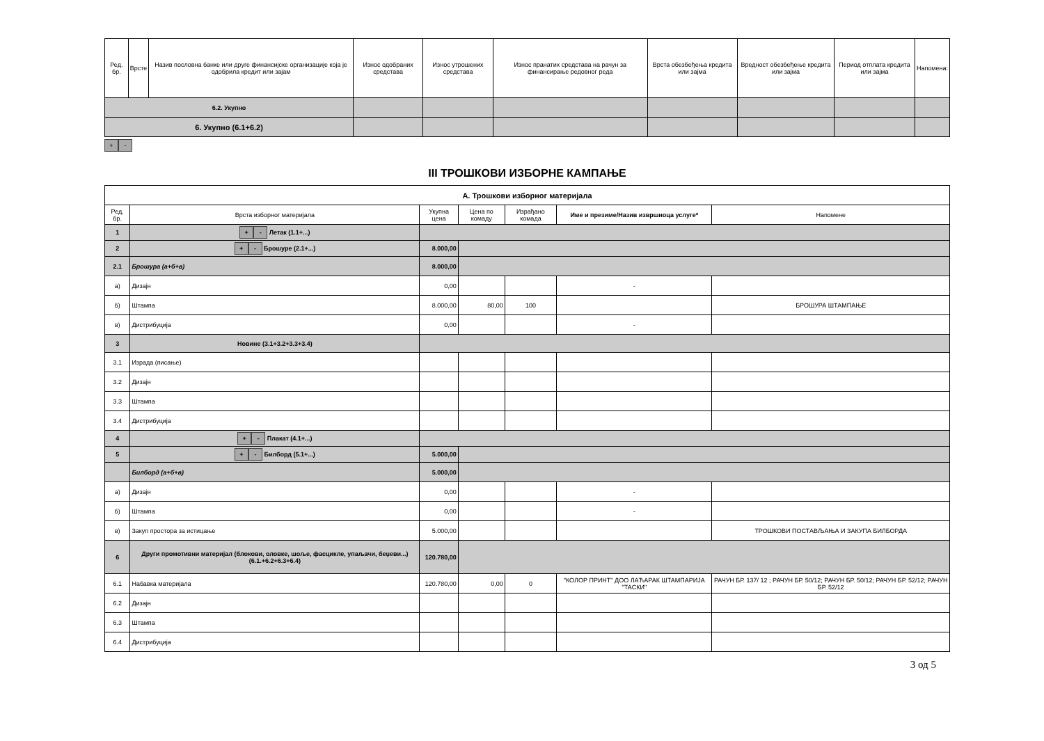| Ред. бр. | Врсте | Назив пословна банке или друге финансијске организације која је одобрила кредит или зајам | Износ одобраних средстава | Износ утрошених средстава | Износ пранатих средстава на рачун за финансирање редовног реда | Врста обезбеђења кредита или зајма | Вредност обезбеђење кредита или зајма | Период отплата кредита или зајма | Напомена: |
| --- | --- | --- | --- | --- | --- | --- | --- | --- | --- |
| 6.2. Укупно | | | | | | | | | |
| 6. Укупно (6.1+6.2) | | | | | | | | | |
+ -
III ТРОШКОВИ ИЗБОРНЕ КАМПАЊЕ
| А. Трошкови изборног материјала | | | | | | |
| Ред. бр. | Врста изборног материјала | Укупна цена | Цена по комаду | Израђано комада | Име и презиме/Назив извршиоца услуге* | Напомене |
| 1 | + - Летак (1.1+...) | | | | | |
| 2 | + - Брошуре (2.1+...) | 8.000,00 | | | | |
| 2.1 | Брошура (а+б+в) | 8.000,00 | | | | |
| а) | Дизајн | 0,00 | | | - | |
| б) | Штампа | 8.000,00 | 80,00 | 100 | | БРОШУРА ШТАМПАЊЕ |
| в) | Дистрибуција | 0,00 | | | - | |
| 3 | Новине (3.1+3.2+3.3+3.4) | | | | | |
| 3.1 | Израда (писање) | | | | | |
| 3.2 | Дизајн | | | | | |
| 3.3 | Штампа | | | | | |
| 3.4 | Дистрибуција | | | | | |
| 4 | + - Плакат (4.1+...) | | | | | |
| 5 | + - Билборд (5.1+...) | 5.000,00 | | | | |
| | Билборд (а+б+в) | 5.000,00 | | | | |
| а) | Дизајн | 0,00 | | | - | |
| б) | Штампа | 0,00 | | | - | |
| в) | Закуп простора за истицање | 5.000,00 | | | | ТРОШКОВИ ПОСТАВЉАЊА И ЗАКУПА БИЛБОРДА |
| 6 | Други промотивни материјал (блокови, оловке, шоље, фасцикле, упаљачи, беџеви...) (6.1.+6.2+6.3+6.4) | 120.780,00 | | | | |
| 6.1 | Набавка материјала | 120.780,00 | 0,00 | 0 | "КОЛОР ПРИНТ" ДОО ЛАЋАРАК ШТАМПАРИЈА "ТАСКИ" | РАЧУН БР. 137/ 12 ; РАЧУН БР. 50/12; РАЧУН БР. 50/12; РАЧУН БР. 52/12; РАЧУН БР. 52/12 |
| 6.2 | Дизајн | | | | | |
| 6.3 | Штампа | | | | | |
| 6.4 | Дистрибуција | | | | | |
3 од 5